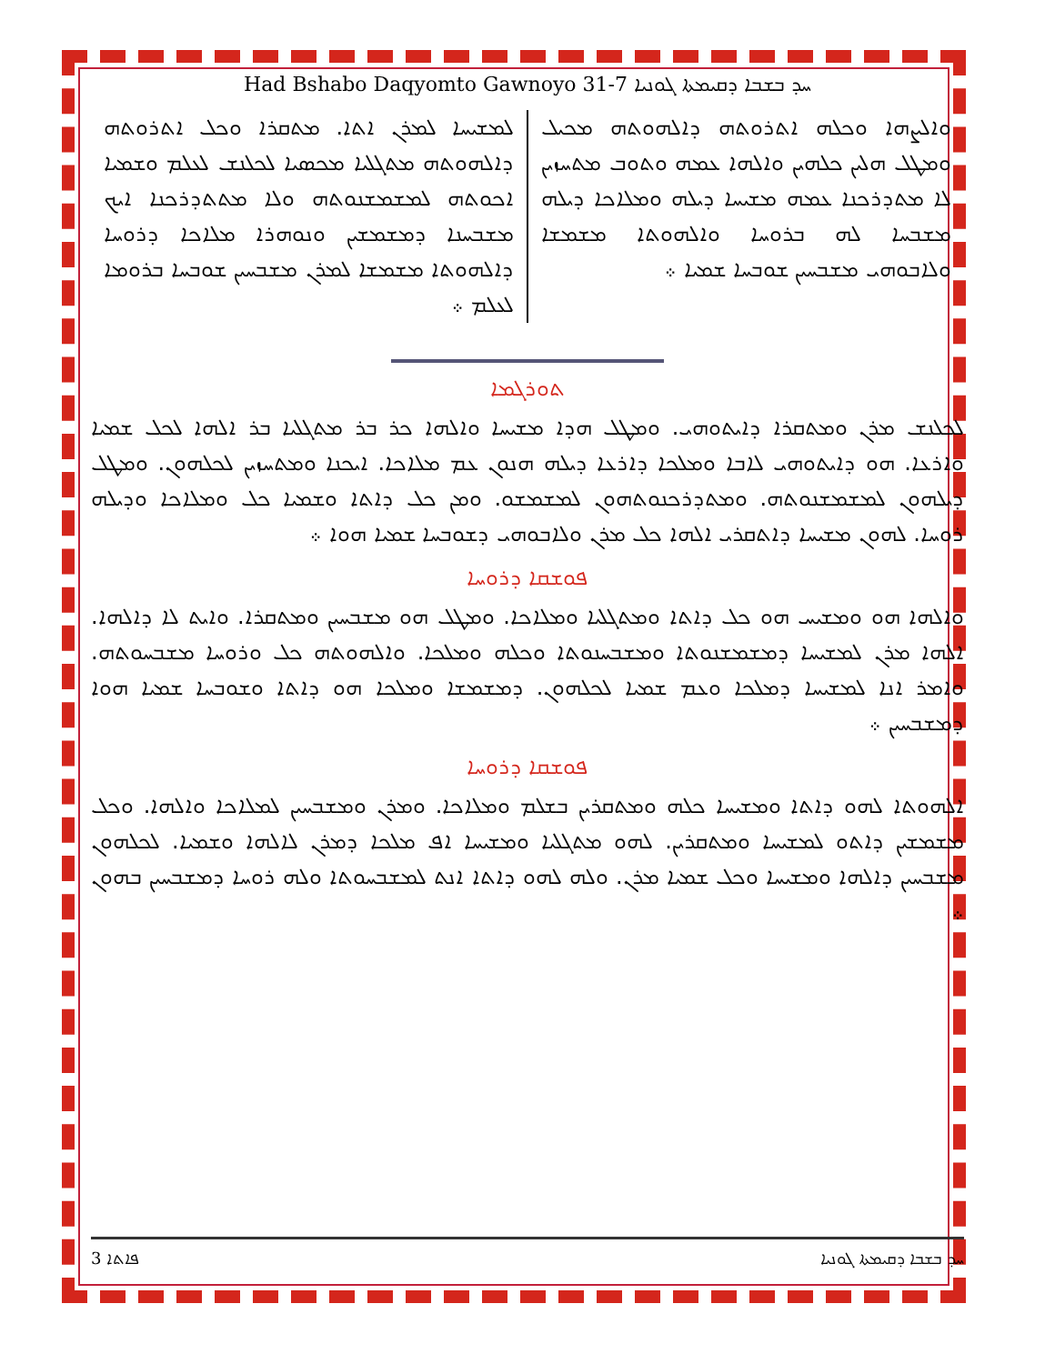Had Bshabo Daqyomto Gawnoyo 31-7 ܚܕ ܒܫܒܐ ܕܩܝܡܬܐ ܓܘܢܝܐ
ܘܐܠܨܗܐ ܘܟܠܗ ܐܬܪܘܬܗ ܕܐܠܗܘܬܗ ܡܟܝܠ ܘܡܛܠ ܗܠܝܢ ܟܠܗܝܢ ܘܐܠܗܐ ܥܡܗ ܘܬܘܒ ܡܬܚܙܝܢ ܠܐ ܡܬܕܪܟܢܐ ܥܡܗ ܡܫܝܚܐ ܕܝܠܗ ܘܡܠܐܟܐ ܕܝܠܗ ܡܫܒܚܐ ܠܗ ܒܪܘܚܐ ܘܐܠܗܘܬܐ ܡܫܡܫܐ ܘܠܐܒܘܗܝ ܡܫܒܚܝܢ ܫܘܒܚܐ ܫܡܝܐ ܀
ܠܡܫܝܚܐ ܠܡܪܢ ܐܬܐ. ܡܬܩܪܐ ܘܟܠ ܐܬܪܘܬܗ ܕܐܠܗܘܬܗ ܡܬܓܠܝܐ ܡܟܣܝܐ ܠܟܠܢܫ ܠܥܠܡ ܘܫܡܝܐ ܐܟܘܬܗ ܠܡܫܡܫܢܘܬܗ ܘܠܐ ܡܬܬܕܪܟܢܐ ܐܝܟ ܡܫܒܚܢܐ ܕܡܫܡܫܝܢ ܘܢܘܗܪܐ ܡܠܐܟܐ ܕܪܘܚܐ ܕܐܠܗܘܬܐ ܡܫܡܫܐ ܠܡܪܢ ܡܫܒܚܝܢ ܫܘܒܚܐ ܒܪܘܡܐ ܠܥܠܡ ܀
ܬܘܪܓܡܐ
ܠܟܠܢܫ ܡܪܢ ܘܡܬܩܪܐ ܕܐܝܬܘܗܝ. ܘܡܛܠ ܗܕܐ ܡܫܝܚܐ ܘܐܠܗܐ ܟܪ ܒܪ ܡܬܓܠܝܐ ܒܪ ܐܠܗܐ ܠܟܠ ܫܡܝܐ ܘܐܪܥܐ. ܗܘ ܕܐܝܬܘܗܝ ܠܐܒܐ ܘܡܠܟܐ ܕܐܪܥܐ ܕܝܠܗ ܗܢܘܢ ܥܡ ܡܠܐܟܐ. ܐܝܟܢܐ ܘܡܬܚܙܝܢ ܠܟܠܗܘܢ. ܘܡܛܠ ܕܝܠܗܘܢ ܠܡܫܡܫܢܘܬܗ. ܘܡܬܕܪܟܢܘܬܗܘܢ ܠܡܫܡܫܘ. ܘܡܢ ܟܠ ܕܐܬܐ ܘܫܡܝܐ ܟܠ ܘܡܠܐܟܐ ܘܕܝܠܗ ܪܘܚܐ. ܠܗܘܢ ܡܫܝܚܐ ܕܐܬܩܪܝ ܐܠܗܐ ܟܠ ܡܪܢ ܘܠܐܒܘܗܝ ܕܫܘܒܚܐ ܫܡܝܐ ܗܘܐ ܀
ܦܘܫܩܐ ܕܪܘܚܐ
ܘܐܠܗܐ ܗܘ ܘܡܫܝܚ ܗܘ ܟܠ ܕܐܬܐ ܘܡܬܓܠܝܐ ܘܡܠܐܟܐ. ܘܡܛܠ ܗܘ ܡܫܒܚܝܢ ܘܡܬܩܪܐ. ܘܐܝܬ ܠܐ ܕܐܠܗܐ. ܐܠܗܐ ܡܪܢ ܠܡܫܝܚܐ ܕܡܫܡܫܢܘܬܐ ܘܡܫܒܚܢܘܬܐ ܘܟܠܗ ܘܡܠܟܐ. ܘܐܠܗܘܬܗ ܟܠ ܘܪܘܚܐ ܡܫܒܚܘܬܗ. ܘܐܡܪ ܐܢܐ ܠܡܫܝܚܐ ܕܡܠܟܐ ܘܥܡ ܫܡܝܐ ܠܟܠܗܘܢ. ܕܡܫܡܫܐ ܘܡܠܟܐ ܗܘ ܕܐܬܐ ܘܫܘܒܚܐ ܫܡܝܐ ܗܘܐ ܕܡܫܒܚܝܢ ܀
ܦܘܫܩܐ ܕܪܘܚܐ
ܐܠܗܘܬܐ ܠܗܘ ܕܐܬܐ ܘܡܫܝܚܐ ܟܠܗ ܘܡܬܩܪܝܢ ܒܫܠܡ ܘܡܠܐܟܐ. ܘܡܪܢ ܘܡܫܒܚܝܢ ܠܡܠܐܟܐ ܘܐܠܗܐ. ܘܟܠ ܡܫܡܫܝܢ ܕܐܬܘ ܠܡܫܝܚܐ ܘܡܬܩܪܝܢ. ܠܗܘ ܡܬܓܠܝܐ ܘܡܫܝܚܐ ܐܦ ܡܠܟܐ ܕܡܪܢ ܠܐܠܗܐ ܘܫܡܝܐ. ܠܟܠܗܘܢ ܡܫܒܚܝܢ ܕܐܠܗܐ ܘܡܫܝܚܐ ܘܟܠ ܫܡܝܐ ܡܪܢ. ܘܠܗ ܠܗܘ ܕܐܬܐ ܐܢܬ ܠܡܫܒܚܘܬܐ ܘܠܗ ܪܘܚܐ ܕܡܫܒܚܝܢ ܒܗܘܢ ܀
3 ܦܐܬܐ ܚܕ ܒܫܒܐ ܕܩܝܡܬܐ ܓܘܢܝܐ